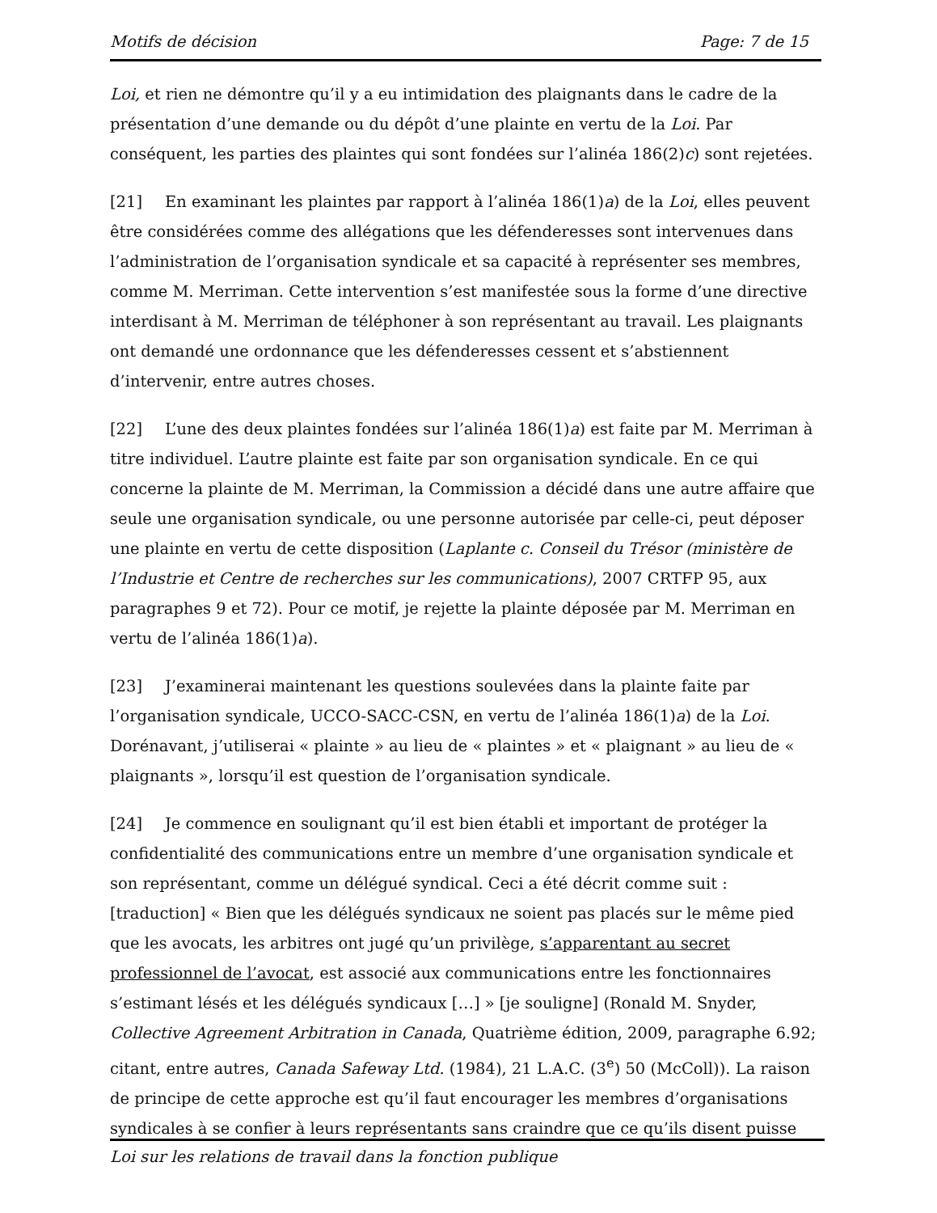Motifs de décision Page: 7 de 15
Loi, et rien ne démontre qu’il y a eu intimidation des plaignants dans le cadre de la présentation d’une demande ou du dépôt d’une plainte en vertu de la Loi. Par conséquent, les parties des plaintes qui sont fondées sur l’alinéa 186(2)c) sont rejetées.
[21] En examinant les plaintes par rapport à l’alinéa 186(1)a) de la Loi, elles peuvent être considérées comme des allégations que les défenderesses sont intervenues dans l’administration de l’organisation syndicale et sa capacité à représenter ses membres, comme M. Merriman. Cette intervention s’est manifestée sous la forme d’une directive interdisant à M. Merriman de téléphoner à son représentant au travail. Les plaignants ont demandé une ordonnance que les défenderesses cessent et s’abstiennent d’intervenir, entre autres choses.
[22] L’une des deux plaintes fondées sur l’alinéa 186(1)a) est faite par M. Merriman à titre individuel. L’autre plainte est faite par son organisation syndicale. En ce qui concerne la plainte de M. Merriman, la Commission a décidé dans une autre affaire que seule une organisation syndicale, ou une personne autorisée par celle-ci, peut déposer une plainte en vertu de cette disposition (Laplante c. Conseil du Trésor (ministère de l’Industrie et Centre de recherches sur les communications), 2007 CRTFP 95, aux paragraphes 9 et 72). Pour ce motif, je rejette la plainte déposée par M. Merriman en vertu de l’alinéa 186(1)a).
[23] J’examinerai maintenant les questions soulevées dans la plainte faite par l’organisation syndicale, UCCO-SACC-CSN, en vertu de l’alinéa 186(1)a) de la Loi. Dorénavant, j’utiliserai « plainte » au lieu de « plaintes » et « plaignant » au lieu de « plaignants », lorsqu’il est question de l’organisation syndicale.
[24] Je commence en soulignant qu’il est bien établi et important de protéger la confidentialité des communications entre un membre d’une organisation syndicale et son représentant, comme un délégué syndical. Ceci a été décrit comme suit : [traduction] « Bien que les délégués syndicaux ne soient pas placés sur le même pied que les avocats, les arbitres ont jugé qu’un privilège, s’apparentant au secret professionnel de l’avocat, est associé aux communications entre les fonctionnaires s’estimant lésés et les délégués syndicaux […] » [je souligne] (Ronald M. Snyder, Collective Agreement Arbitration in Canada, Quatrième édition, 2009, paragraphe 6.92; citant, entre autres, Canada Safeway Ltd. (1984), 21 L.A.C. (3<sup>e</sup>) 50 (McColl)). La raison de principe de cette approche est qu’il faut encourager les membres d’organisations syndicales à se confier à leurs représentants sans craindre que ce qu’ils disent puisse
Loi sur les relations de travail dans la fonction publique